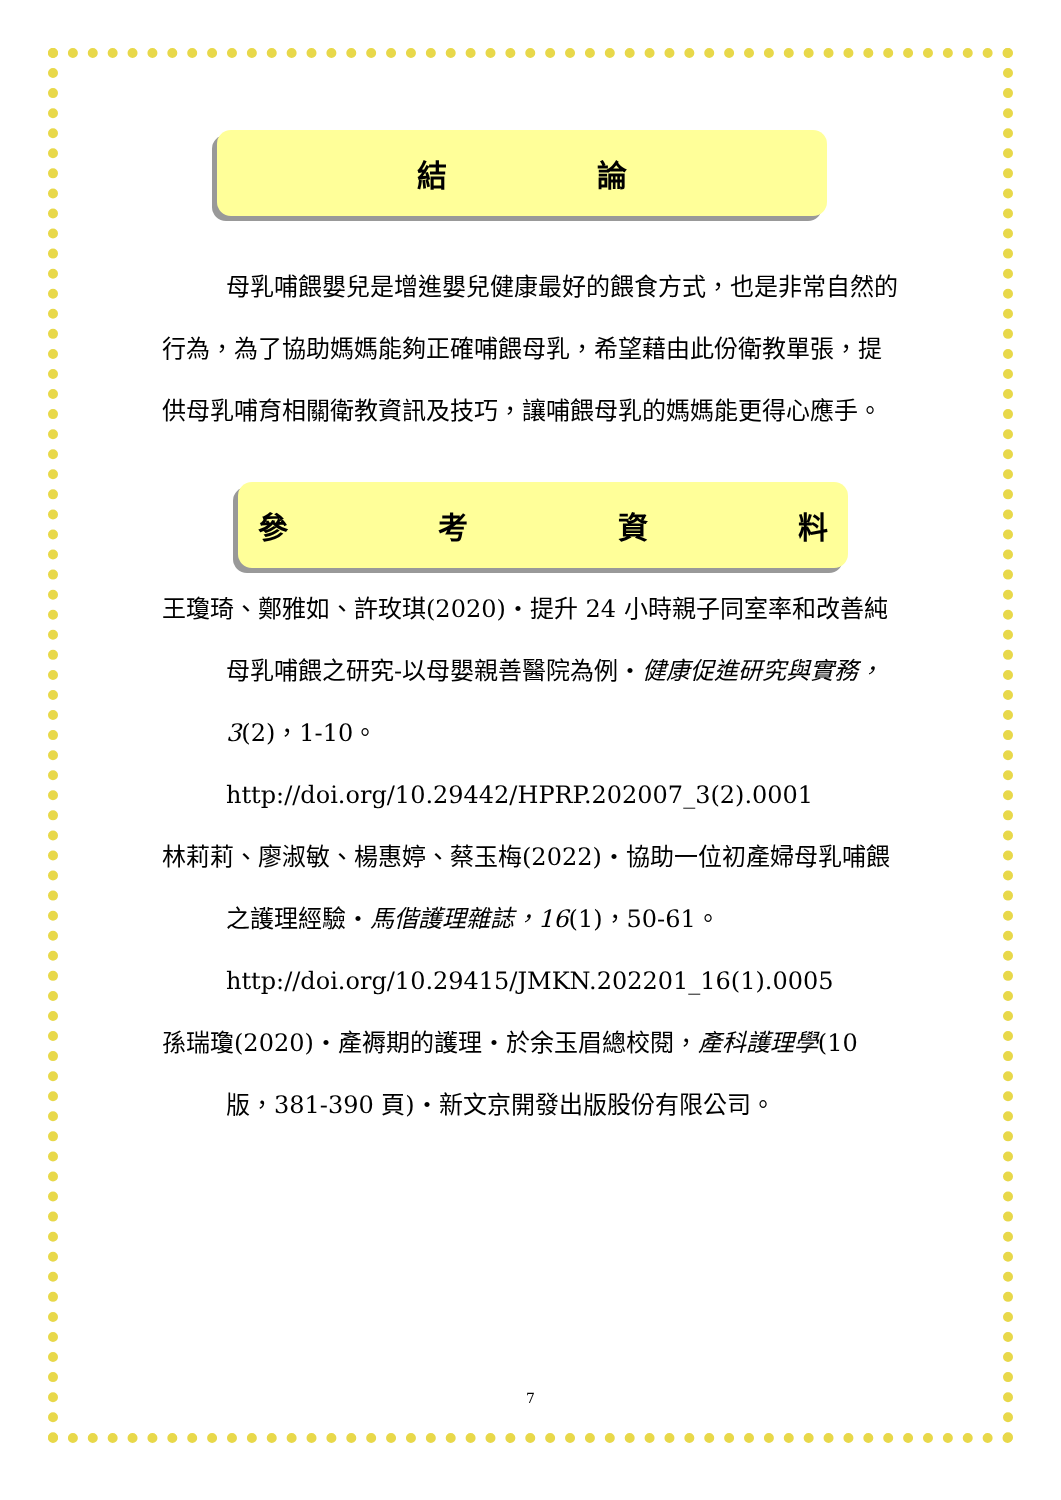結 論
母乳哺餵嬰兒是增進嬰兒健康最好的餵食方式，也是非常自然的行為，為了協助媽媽能夠正確哺餵母乳，希望藉由此份衛教單張，提供母乳哺育相關衛教資訊及技巧，讓哺餵母乳的媽媽能更得心應手。
參 考 資 料
王瓊琦、鄭雅如、許玫琪(2020)‧提升 24 小時親子同室率和改善純母乳哺餵之研究-以母嬰親善醫院為例‧健康促進研究與實務，3(2)，1-10。
http://doi.org/10.29442/HPRP.202007_3(2).0001
林莉莉、廖淑敏、楊惠婷、蔡玉梅(2022)‧協助一位初產婦母乳哺餵之護理經驗‧馬偕護理雜誌，16(1)，50-61。
http://doi.org/10.29415/JMKN.202201_16(1).0005
孫瑞瓊(2020)‧產褥期的護理‧於余玉眉總校閱，產科護理學(10 版，381-390 頁)‧新文京開發出版股份有限公司。
7